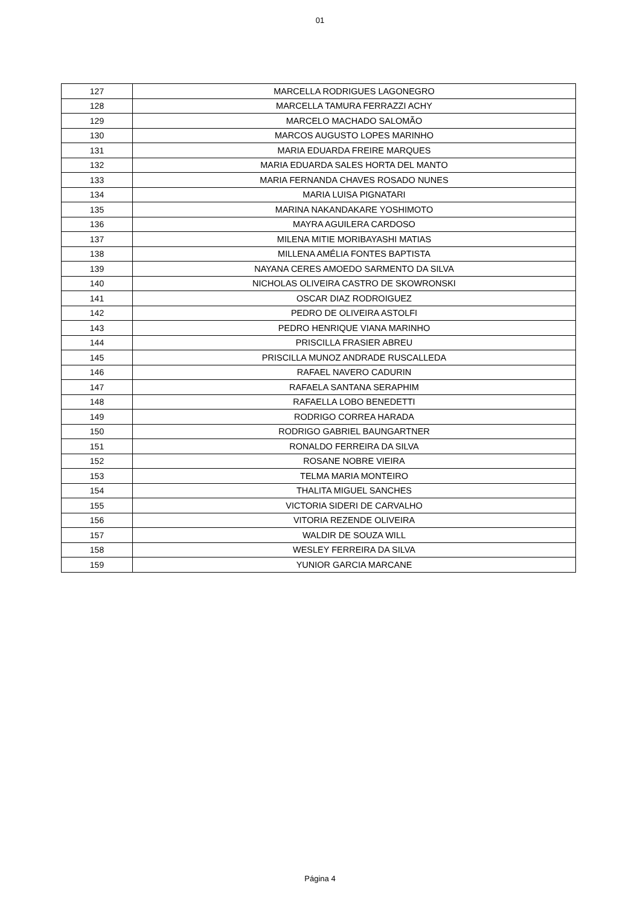01
| 127 | MARCELLA RODRIGUES LAGONEGRO |
| 128 | MARCELLA TAMURA FERRAZZI ACHY |
| 129 | MARCELO MACHADO SALOMÃO |
| 130 | MARCOS AUGUSTO LOPES MARINHO |
| 131 | MARIA EDUARDA FREIRE MARQUES |
| 132 | MARIA EDUARDA SALES HORTA DEL MANTO |
| 133 | MARIA FERNANDA CHAVES ROSADO NUNES |
| 134 | MARIA LUISA PIGNATARI |
| 135 | MARINA NAKANDAKARE YOSHIMOTO |
| 136 | MAYRA AGUILERA CARDOSO |
| 137 | MILENA MITIE MORIBAYASHI MATIAS |
| 138 | MILLENA AMÉLIA FONTES BAPTISTA |
| 139 | NAYANA CERES AMOEDO SARMENTO DA SILVA |
| 140 | NICHOLAS OLIVEIRA CASTRO DE SKOWRONSKI |
| 141 | OSCAR DIAZ RODROIGUEZ |
| 142 | PEDRO DE OLIVEIRA ASTOLFI |
| 143 | PEDRO HENRIQUE VIANA MARINHO |
| 144 | PRISCILLA FRASIER ABREU |
| 145 | PRISCILLA MUNOZ ANDRADE RUSCALLEDA |
| 146 | RAFAEL NAVERO CADURIN |
| 147 | RAFAELA SANTANA SERAPHIM |
| 148 | RAFAELLA LOBO BENEDETTI |
| 149 | RODRIGO CORREA HARADA |
| 150 | RODRIGO GABRIEL BAUNGARTNER |
| 151 | RONALDO FERREIRA DA SILVA |
| 152 | ROSANE NOBRE VIEIRA |
| 153 | TELMA MARIA MONTEIRO |
| 154 | THALITA MIGUEL SANCHES |
| 155 | VICTORIA SIDERI DE CARVALHO |
| 156 | VITORIA REZENDE OLIVEIRA |
| 157 | WALDIR DE SOUZA WILL |
| 158 | WESLEY FERREIRA DA SILVA |
| 159 | YUNIOR GARCIA MARCANE |
Página 4